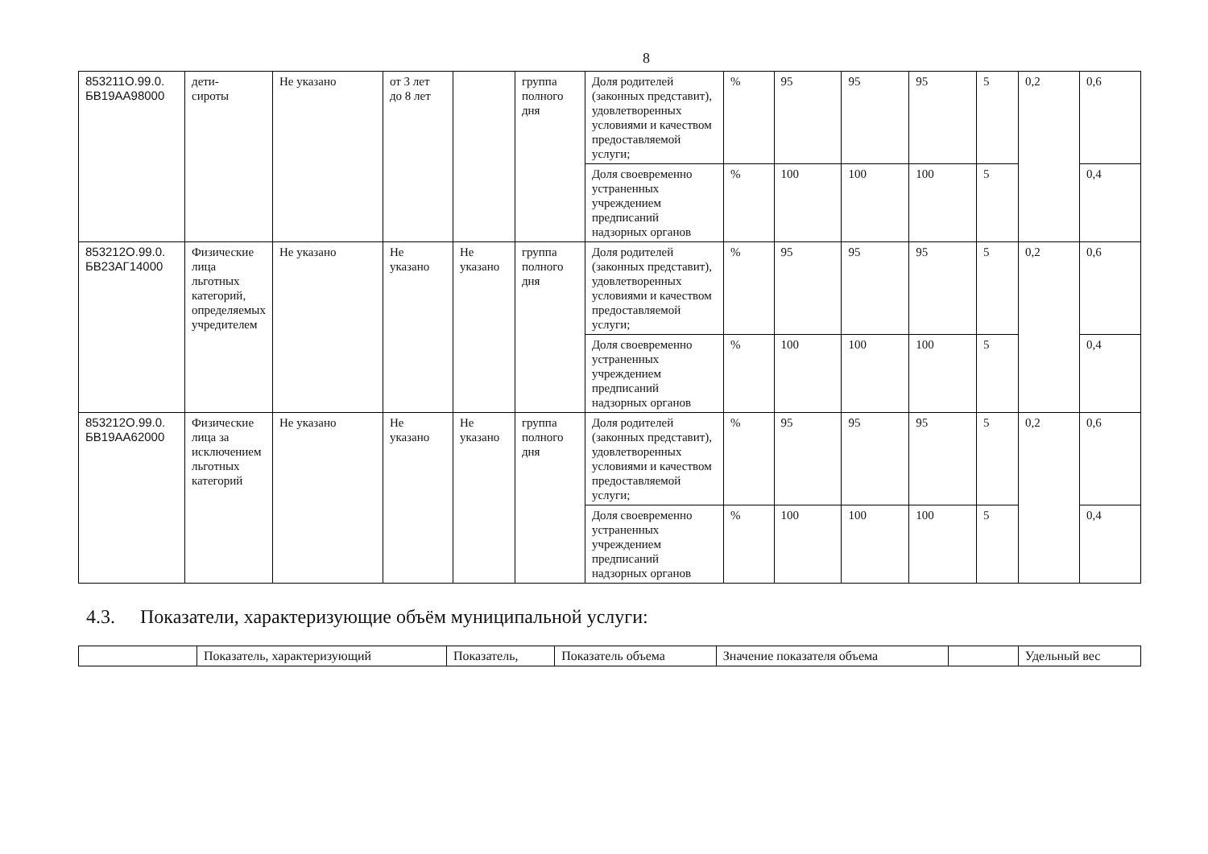8
| 853211О.99.0. БВ19АА98000 | дети- сироты | Не указано | от 3 лет до 8 лет | | группа полного дня | Доля родителей (законных представит), удовлетворенных условиями и качеством предоставляемой услуги; | % | 95 | 95 | 95 | 5 | 0,2 | 0,6 |
| | | | | | | Доля своевременно устраненных учреждением предписаний надзорных органов | % | 100 | 100 | 100 | 5 | | 0,4 |
| 853212О.99.0. БВ23АГ14000 | Физические лица льготных категорий, определяемых учредителем | Не указано | Не указано | Не указано | группа полного дня | Доля родителей (законных представит), удовлетворенных условиями и качеством предоставляемой услуги; | % | 95 | 95 | 95 | 5 | 0,2 | 0,6 |
| | | | | | | Доля своевременно устраненных учреждением предписаний надзорных органов | % | 100 | 100 | 100 | 5 | | 0,4 |
| 853212О.99.0. БВ19АА62000 | Физические лица за исключением льготных категорий | Не указано | Не указано | Не указано | группа полного дня | Доля родителей (законных представит), удовлетворенных условиями и качеством предоставляемой услуги; | % | 95 | 95 | 95 | 5 | 0,2 | 0,6 |
| | | | | | | Доля своевременно устраненных учреждением предписаний надзорных органов | % | 100 | 100 | 100 | 5 | | 0,4 |
4.3. Показатели, характеризующие объём муниципальной услуги:
| | Показатель, характеризующий | Показатель, | Показатель объема | Значение показателя объема | | Удельный вес |